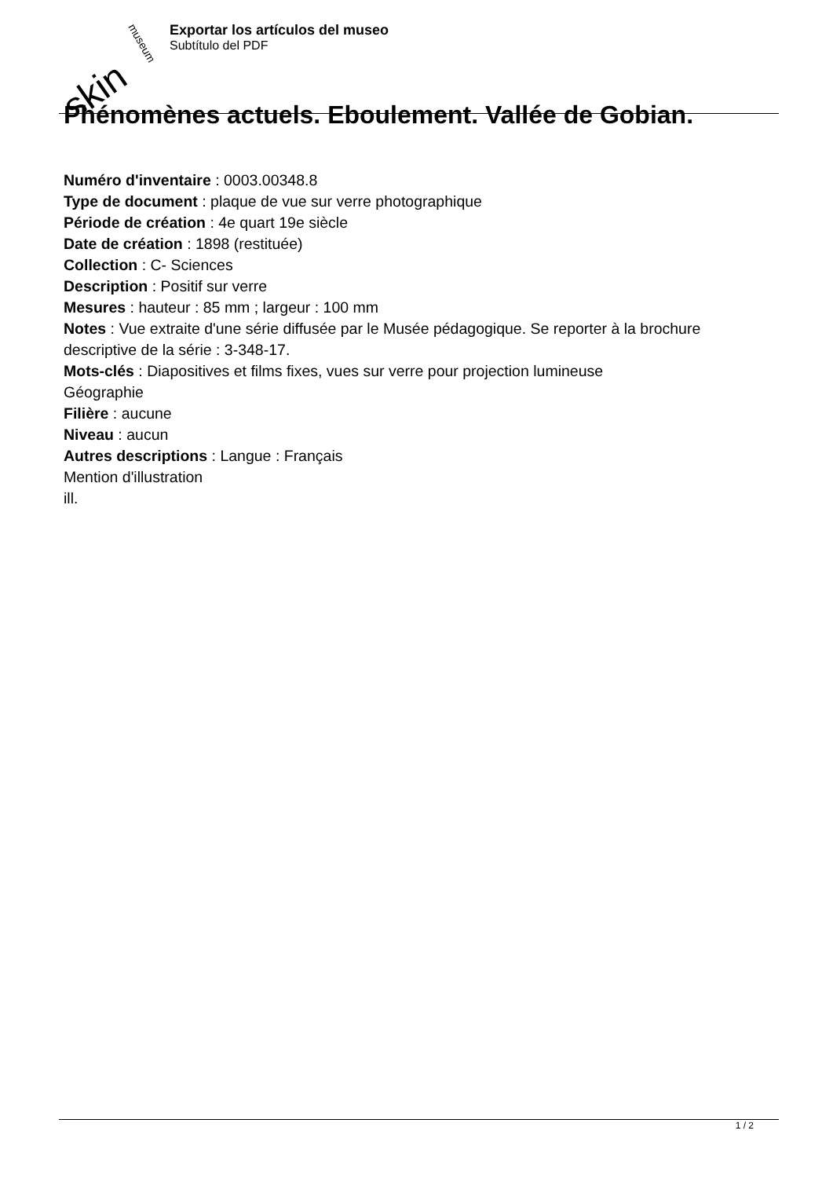skin
museum
Exportar los artículos del museo
Subtítulo del PDF
Phénomènes actuels. Eboulement. Vallée de Gobian.
Numéro d'inventaire : 0003.00348.8
Type de document : plaque de vue sur verre photographique
Période de création : 4e quart 19e siècle
Date de création : 1898 (restituée)
Collection : C- Sciences
Description : Positif sur verre
Mesures : hauteur : 85 mm ; largeur : 100 mm
Notes : Vue extraite d'une série diffusée par le Musée pédagogique. Se reporter à la brochure descriptive de la série : 3-348-17.
Mots-clés : Diapositives et films fixes, vues sur verre pour projection lumineuse
Géographie
Filière : aucune
Niveau : aucun
Autres descriptions : Langue : Français
Mention d'illustration
ill.
1 / 2